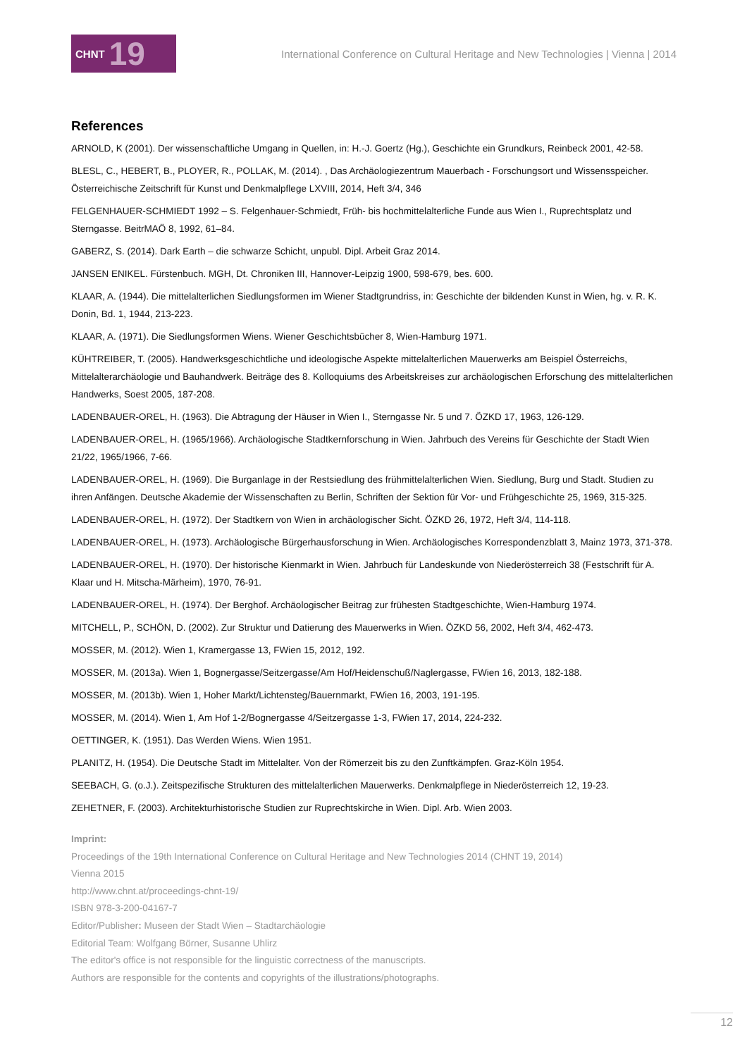CHNT 19
International Conference on Cultural Heritage and New Technologies | Vienna | 2014
References
ARNOLD, K (2001). Der wissenschaftliche Umgang in Quellen, in: H.-J. Goertz (Hg.), Geschichte ein Grundkurs, Reinbeck 2001, 42-58.
BLESL, C., HEBERT, B., PLOYER, R., POLLAK, M. (2014). , Das Archäologiezentrum Mauerbach - Forschungsort und Wissensspeicher. Österreichische Zeitschrift für Kunst und Denkmalpflege LXVIII, 2014, Heft 3/4, 346
FELGENHAUER-SCHMIEDT 1992 – S. Felgenhauer-Schmiedt, Früh- bis hochmittelalterliche Funde aus Wien I., Ruprechtsplatz und Sterngasse. BeitrMAÖ 8, 1992, 61–84.
GABERZ, S. (2014). Dark Earth – die schwarze Schicht, unpubl. Dipl. Arbeit Graz 2014.
JANSEN ENIKEL. Fürstenbuch. MGH, Dt. Chroniken III, Hannover-Leipzig 1900, 598-679, bes. 600.
KLAAR, A. (1944). Die mittelalterlichen Siedlungsformen im Wiener Stadtgrundriss, in: Geschichte der bildenden Kunst in Wien, hg. v. R. K. Donin, Bd. 1, 1944, 213-223.
KLAAR, A. (1971). Die Siedlungsformen Wiens. Wiener Geschichtsbücher 8, Wien-Hamburg 1971.
KÜHTREIBER, T. (2005). Handwerksgeschichtliche und ideologische Aspekte mittelalterlichen Mauerwerks am Beispiel Österreichs, Mittelalterarchäologie und Bauhandwerk. Beiträge des 8. Kolloquiums des Arbeitskreises zur archäologischen Erforschung des mittelalterlichen Handwerks, Soest 2005, 187-208.
LADENBAUER-OREL, H. (1963). Die Abtragung der Häuser in Wien I., Sterngasse Nr. 5 und 7. ÖZKD 17, 1963, 126-129.
LADENBAUER-OREL, H. (1965/1966). Archäologische Stadtkernforschung in Wien. Jahrbuch des Vereins für Geschichte der Stadt Wien 21/22, 1965/1966, 7-66.
LADENBAUER-OREL, H. (1969). Die Burganlage in der Restsiedlung des frühmittelalterlichen Wien. Siedlung, Burg und Stadt. Studien zu ihren Anfängen. Deutsche Akademie der Wissenschaften zu Berlin, Schriften der Sektion für Vor- und Frühgeschichte 25, 1969, 315-325.
LADENBAUER-OREL, H. (1972). Der Stadtkern von Wien in archäologischer Sicht. ÖZKD 26, 1972, Heft 3/4, 114-118.
LADENBAUER-OREL, H. (1973). Archäologische Bürgerhausforschung in Wien. Archäologisches Korrespondenzblatt 3, Mainz 1973, 371-378.
LADENBAUER-OREL, H. (1970). Der historische Kienmarkt in Wien. Jahrbuch für Landeskunde von Niederösterreich 38 (Festschrift für A. Klaar und H. Mitscha-Märheim), 1970, 76-91.
LADENBAUER-OREL, H. (1974). Der Berghof. Archäologischer Beitrag zur frühesten Stadtgeschichte, Wien-Hamburg 1974.
MITCHELL, P., SCHÖN, D. (2002). Zur Struktur und Datierung des Mauerwerks in Wien. ÖZKD 56, 2002, Heft 3/4, 462-473.
MOSSER, M. (2012). Wien 1, Kramergasse 13, FWien 15, 2012, 192.
MOSSER, M. (2013a). Wien 1, Bognergasse/Seitzergasse/Am Hof/Heidenschuß/Naglergasse, FWien 16, 2013, 182-188.
MOSSER, M. (2013b). Wien 1, Hoher Markt/Lichtensteg/Bauernmarkt, FWien 16, 2003, 191-195.
MOSSER, M. (2014). Wien 1, Am Hof 1-2/Bognergasse 4/Seitzergasse 1-3, FWien 17, 2014, 224-232.
OETTINGER, K. (1951). Das Werden Wiens. Wien 1951.
PLANITZ, H. (1954). Die Deutsche Stadt im Mittelalter. Von der Römerzeit bis zu den Zunftkämpfen. Graz-Köln 1954.
SEEBACH, G. (o.J.). Zeitspezifische Strukturen des mittelalterlichen Mauerwerks. Denkmalpflege in Niederösterreich 12, 19-23.
ZEHETNER, F. (2003). Architekturhistorische Studien zur Ruprechtskirche in Wien. Dipl. Arb. Wien 2003.
Imprint:
Proceedings of the 19th International Conference on Cultural Heritage and New Technologies 2014 (CHNT 19, 2014)
Vienna 2015
http://www.chnt.at/proceedings-chnt-19/
ISBN 978-3-200-04167-7
Editor/Publisher: Museen der Stadt Wien – Stadtarchäologie
Editorial Team: Wolfgang Börner, Susanne Uhlirz
The editor's office is not responsible for the linguistic correctness of the manuscripts.
Authors are responsible for the contents and copyrights of the illustrations/photographs.
12